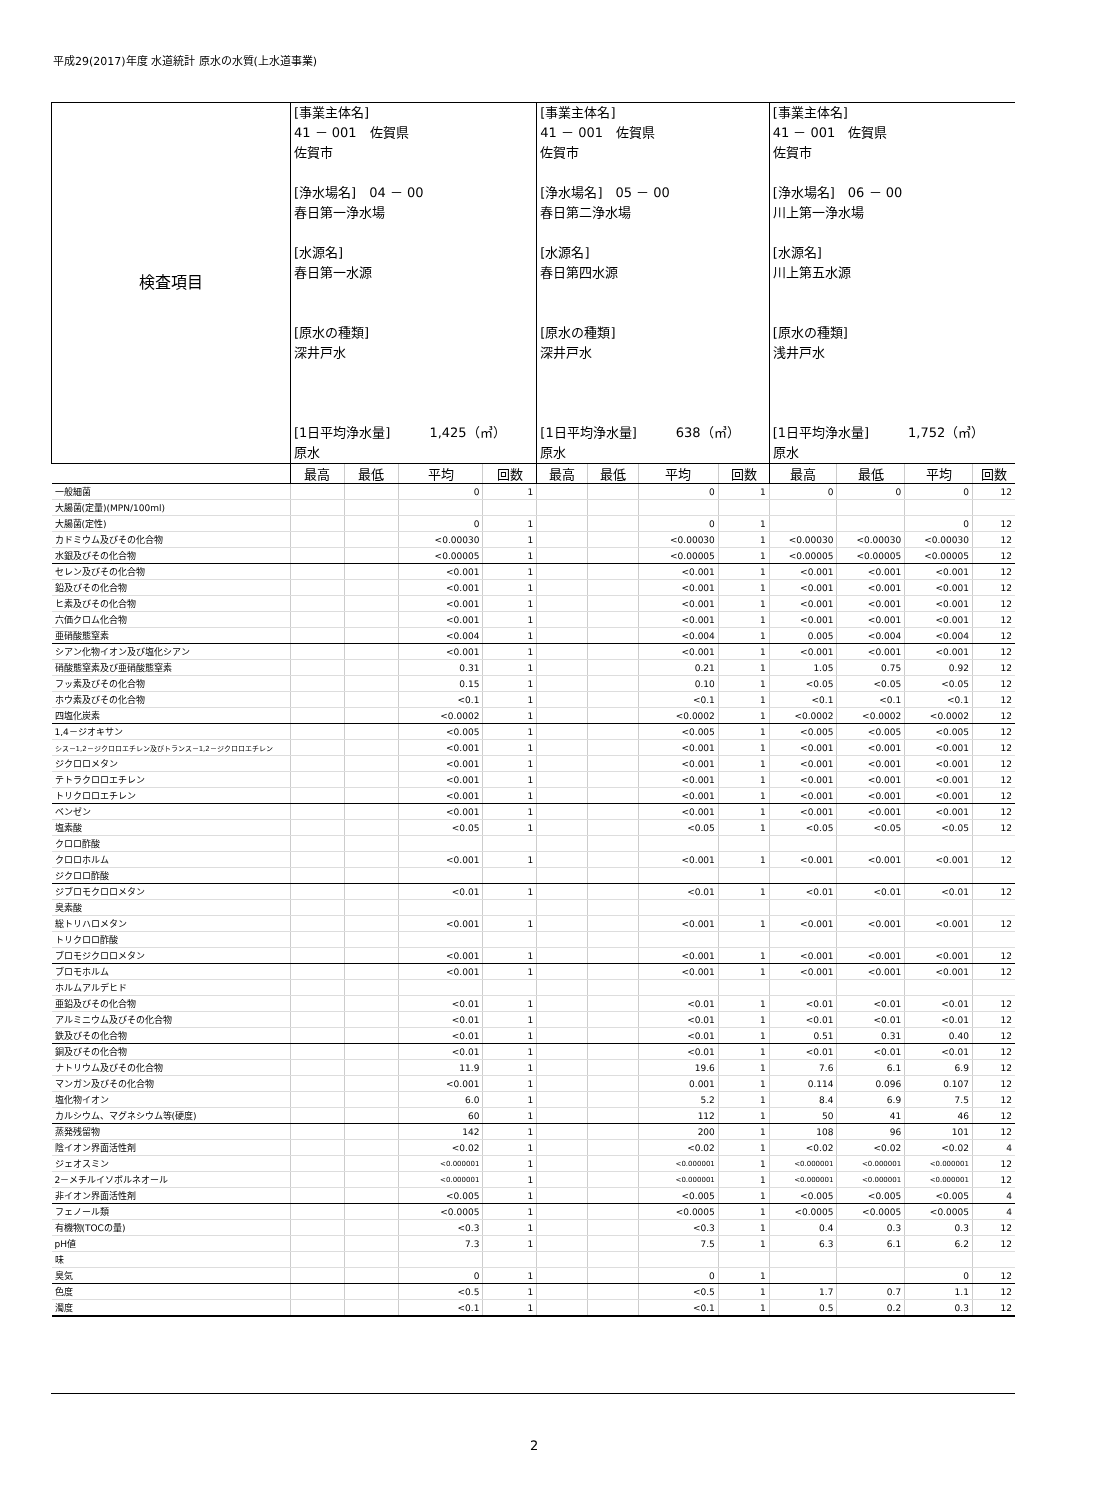平成29(2017)年度 水道統計 原水の水質(上水道事業)
| 検査項目 | [事業主体名] 41 － 001 佐賀県 佐賀市 [浄水場名] 04 － 00 春日第一浄水場 [水源名] 春日第一水源 [原水の種類] 深井戸水 [1日平均浄水量] 1,425（㎥） 原水 | | | | [事業主体名] 41 － 001 佐賀県 佐賀市 [浄水場名] 05 － 00 春日第二浄水場 [水源名] 春日第四水源 [原水の種類] 深井戸水 [1日平均浄水量] 638（㎥） 原水 | | | | [事業主体名] 41 － 001 佐賀県 佐賀市 [浄水場名] 06 － 00 川上第一浄水場 [水源名] 川上第五水源 [原水の種類] 浅井戸水 [1日平均浄水量] 1,752（㎥） 原水 | | | |
| | 最高 | 最低 | 平均 | 回数 | 最高 | 最低 | 平均 | 回数 | 最高 | 最低 | 平均 | 回数 |
| 一般細菌 | | | 0 | 1 | | | 0 | 1 | 0 | 0 | 0 | 12 |
| 大腸菌(定量)(MPN/100ml) | | | | | | | | | | | | |
| 大腸菌(定性) | | | 0 | 1 | | | 0 | 1 | | | 0 | 12 |
| カドミウム及びその化合物 | | | <0.00030 | 1 | | | <0.00030 | 1 | <0.00030 | <0.00030 | <0.00030 | 12 |
| 水銀及びその化合物 | | | <0.00005 | 1 | | | <0.00005 | 1 | <0.00005 | <0.00005 | <0.00005 | 12 |
| セレン及びその化合物 | | | <0.001 | 1 | | | <0.001 | 1 | <0.001 | <0.001 | <0.001 | 12 |
| 鉛及びその化合物 | | | <0.001 | 1 | | | <0.001 | 1 | <0.001 | <0.001 | <0.001 | 12 |
| ヒ素及びその化合物 | | | <0.001 | 1 | | | <0.001 | 1 | <0.001 | <0.001 | <0.001 | 12 |
| 六価クロム化合物 | | | <0.001 | 1 | | | <0.001 | 1 | <0.001 | <0.001 | <0.001 | 12 |
| 亜硝酸態窒素 | | | <0.004 | 1 | | | <0.004 | 1 | 0.005 | <0.004 | <0.004 | 12 |
| シアン化物イオン及び塩化シアン | | | <0.001 | 1 | | | <0.001 | 1 | <0.001 | <0.001 | <0.001 | 12 |
| 硝酸態窒素及び亜硝酸態窒素 | | | 0.31 | 1 | | | 0.21 | 1 | 1.05 | 0.75 | 0.92 | 12 |
| フッ素及びその化合物 | | | 0.15 | 1 | | | 0.10 | 1 | <0.05 | <0.05 | <0.05 | 12 |
| ホウ素及びその化合物 | | | <0.1 | 1 | | | <0.1 | 1 | <0.1 | <0.1 | <0.1 | 12 |
| 四塩化炭素 | | | <0.0002 | 1 | | | <0.0002 | 1 | <0.0002 | <0.0002 | <0.0002 | 12 |
| 1,4－ジオキサン | | | <0.005 | 1 | | | <0.005 | 1 | <0.005 | <0.005 | <0.005 | 12 |
| シス－1,2－ジクロロエチレン及びトランス－1,2－ジクロロエチレン | | | <0.001 | 1 | | | <0.001 | 1 | <0.001 | <0.001 | <0.001 | 12 |
| ジクロロメタン | | | <0.001 | 1 | | | <0.001 | 1 | <0.001 | <0.001 | <0.001 | 12 |
| テトラクロロエチレン | | | <0.001 | 1 | | | <0.001 | 1 | <0.001 | <0.001 | <0.001 | 12 |
| トリクロロエチレン | | | <0.001 | 1 | | | <0.001 | 1 | <0.001 | <0.001 | <0.001 | 12 |
| ベンゼン | | | <0.001 | 1 | | | <0.001 | 1 | <0.001 | <0.001 | <0.001 | 12 |
| 塩素酸 | | | <0.05 | 1 | | | <0.05 | 1 | <0.05 | <0.05 | <0.05 | 12 |
| クロロ酢酸 | | | | | | | | | | | | |
| クロロホルム | | | <0.001 | 1 | | | <0.001 | 1 | <0.001 | <0.001 | <0.001 | 12 |
| ジクロロ酢酸 | | | | | | | | | | | | |
| ジブロモクロロメタン | | | <0.01 | 1 | | | <0.01 | 1 | <0.01 | <0.01 | <0.01 | 12 |
| 臭素酸 | | | | | | | | | | | | |
| 総トリハロメタン | | | <0.001 | 1 | | | <0.001 | 1 | <0.001 | <0.001 | <0.001 | 12 |
| トリクロロ酢酸 | | | | | | | | | | | | |
| ブロモジクロロメタン | | | <0.001 | 1 | | | <0.001 | 1 | <0.001 | <0.001 | <0.001 | 12 |
| ブロモホルム | | | <0.001 | 1 | | | <0.001 | 1 | <0.001 | <0.001 | <0.001 | 12 |
| ホルムアルデヒド | | | | | | | | | | | | |
| 亜鉛及びその化合物 | | | <0.01 | 1 | | | <0.01 | 1 | <0.01 | <0.01 | <0.01 | 12 |
| アルミニウム及びその化合物 | | | <0.01 | 1 | | | <0.01 | 1 | <0.01 | <0.01 | <0.01 | 12 |
| 鉄及びその化合物 | | | <0.01 | 1 | | | <0.01 | 1 | 0.51 | 0.31 | 0.40 | 12 |
| 銅及びその化合物 | | | <0.01 | 1 | | | <0.01 | 1 | <0.01 | <0.01 | <0.01 | 12 |
| ナトリウム及びその化合物 | | | 11.9 | 1 | | | 19.6 | 1 | 7.6 | 6.1 | 6.9 | 12 |
| マンガン及びその化合物 | | | <0.001 | 1 | | | 0.001 | 1 | 0.114 | 0.096 | 0.107 | 12 |
| 塩化物イオン | | | 6.0 | 1 | | | 5.2 | 1 | 8.4 | 6.9 | 7.5 | 12 |
| カルシウム、マグネシウム等(硬度) | | | 60 | 1 | | | 112 | 1 | 50 | 41 | 46 | 12 |
| 蒸発残留物 | | | 142 | 1 | | | 200 | 1 | 108 | 96 | 101 | 12 |
| 陰イオン界面活性剤 | | | <0.02 | 1 | | | <0.02 | 1 | <0.02 | <0.02 | <0.02 | 4 |
| ジェオスミン | | | <0.000001 | 1 | | | <0.000001 | 1 | <0.000001 | <0.000001 | <0.000001 | 12 |
| 2－メチルイソボルネオール | | | <0.000001 | 1 | | | <0.000001 | 1 | <0.000001 | <0.000001 | <0.000001 | 12 |
| 非イオン界面活性剤 | | | <0.005 | 1 | | | <0.005 | 1 | <0.005 | <0.005 | <0.005 | 4 |
| フェノール類 | | | <0.0005 | 1 | | | <0.0005 | 1 | <0.0005 | <0.0005 | <0.0005 | 4 |
| 有機物(TOCの量) | | | <0.3 | 1 | | | <0.3 | 1 | 0.4 | 0.3 | 0.3 | 12 |
| pH値 | | | 7.3 | 1 | | | 7.5 | 1 | 6.3 | 6.1 | 6.2 | 12 |
| 味 | | | | | | | | | | | | |
| 臭気 | | | 0 | 1 | | | 0 | 1 | | | 0 | 12 |
| 色度 | | | <0.5 | 1 | | | <0.5 | 1 | 1.7 | 0.7 | 1.1 | 12 |
| 濁度 | | | <0.1 | 1 | | | <0.1 | 1 | 0.5 | 0.2 | 0.3 | 12 |
2